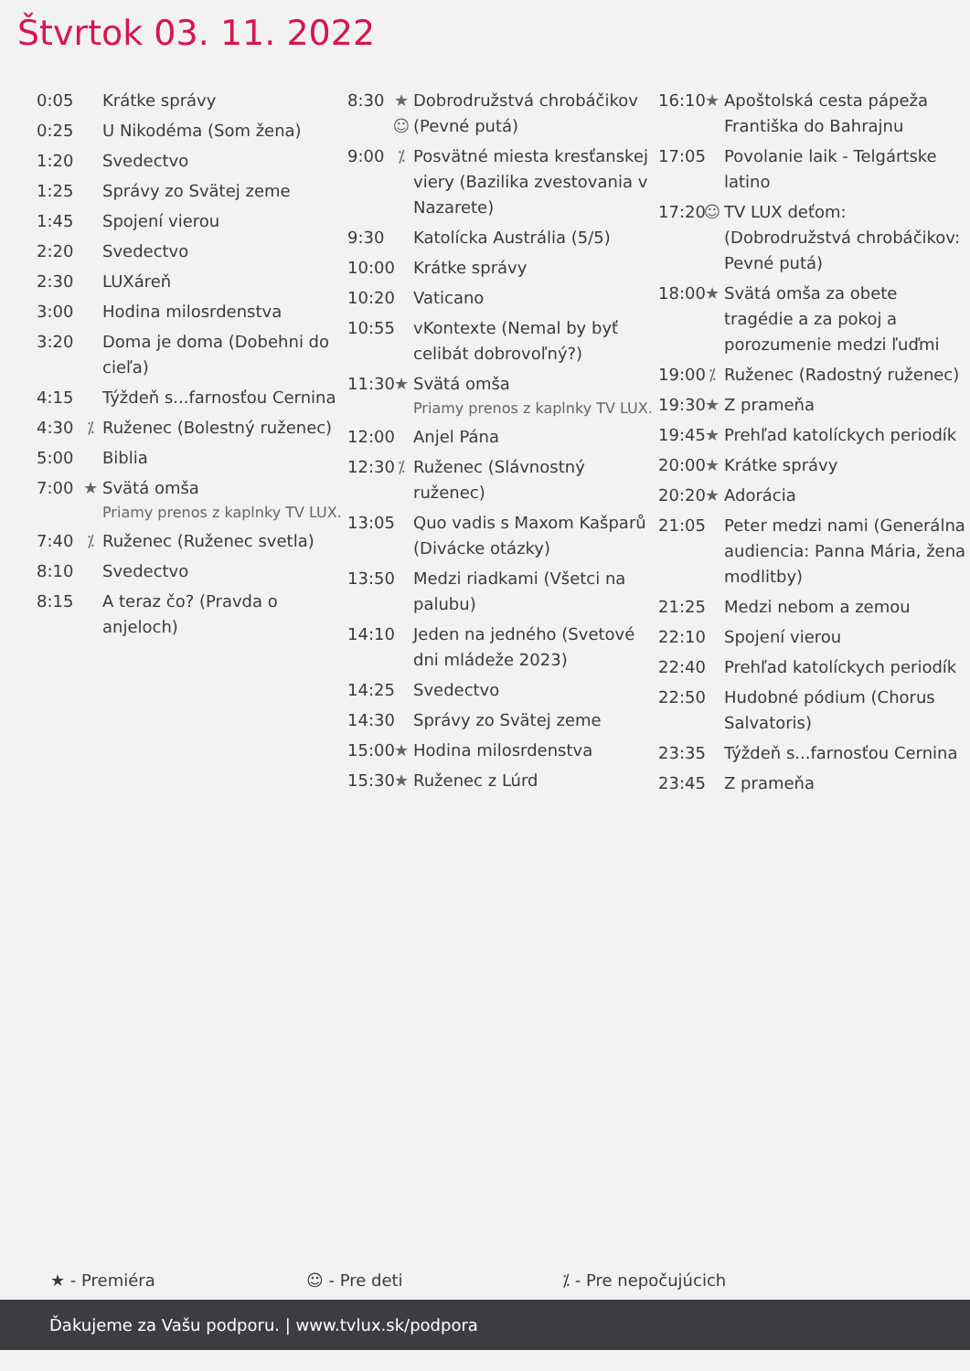Štvrtok 03. 11. 2022
0:05 Krátke správy
0:25 U Nikodéma (Som žena)
1:20 Svedectvo
1:25 Správy zo Svätej zeme
1:45 Spojení vierou
2:20 Svedectvo
2:30 LUXáreň
3:00 Hodina milosrdenstva
3:20 Doma je doma (Dobehni do cieľa)
4:15 Týždeň s...farnosťou Cernina
4:30 ⁒ Ruženec (Bolestný ruženec)
5:00 Biblia
7:00 ★ Svätá omša
Priamy prenos z kaplnky TV LUX.
7:40 ⁒ Ruženec (Ruženec svetla)
8:10 Svedectvo
8:15 A teraz čo? (Pravda o anjeloch)
8:30 ★
☺ Dobrodružstvá chrobáčikov (Pevné putá)
9:00 ⁒ Posvätné miesta kresťanskej viery (Bazilika zvestovania v Nazarete)
9:30 Katolícka Austrália (5/5)
10:00 Krátke správy
10:20 Vaticano
10:55 vKontexte (Nemal by byť celibát dobrovoľný?)
11:30 ★ Svätá omša
Priamy prenos z kaplnky TV LUX.
12:00 Anjel Pána
12:30 ⁒ Ruženec (Slávnostný ruženec)
13:05 Quo vadis s Maxom Kašparů (Divácke otázky)
13:50 Medzi riadkami (Všetci na palubu)
14:10 Jeden na jedného (Svetové dni mládeže 2023)
14:25 Svedectvo
14:30 Správy zo Svätej zeme
15:00 ★ Hodina milosrdenstva
15:30 ★ Ruženec z Lúrd
16:10 ★ Apoštolská cesta pápeža Františka do Bahrajnu
17:05 Povolanie laik - Telgártske latino
17:20 ☺ TV LUX deťom: (Dobrodružstvá chrobáčikov: Pevné putá)
18:00 ★ Svätá omša za obete tragédie a za pokoj a porozumenie medzi ľuďmi
19:00 ⁒ Ruženec (Radostný ruženec)
19:30 ★ Z prameňa
19:45 ★ Prehľad katolíckych periodík
20:00 ★ Krátke správy
20:20 ★ Adorácia
21:05 Peter medzi nami (Generálna audiencia: Panna Mária, žena modlitby)
21:25 Medzi nebom a zemou
22:10 Spojení vierou
22:40 Prehľad katolíckych periodík
22:50 Hudobné pódium (Chorus Salvatoris)
23:35 Týždeň s...farnosťou Cernina
23:45 Z prameňa
★ - Premiéra ☺ - Pre deti ⁒ - Pre nepočujúcich
Ďakujeme za Vašu podporu. | www.tvlux.sk/podpora